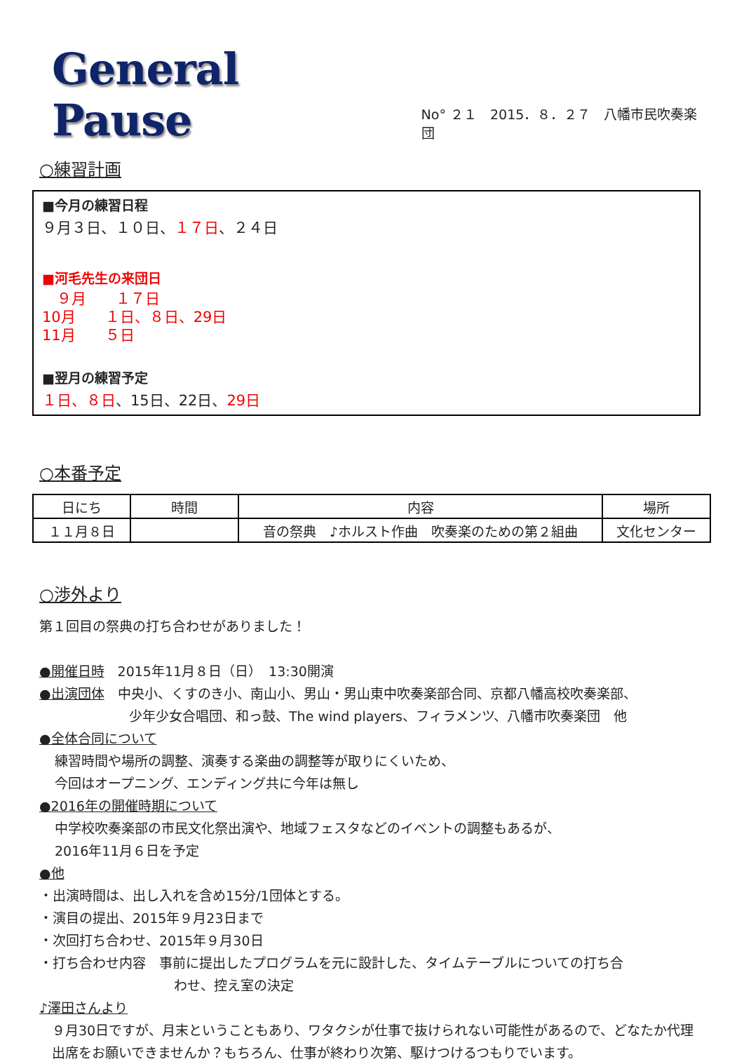General Pause
No° ２１　2015．８．２７　八幡市民吹奏楽団
○練習計画
■今月の練習日程
９月３日、１０日、１７日、２４日
■河毛先生の来団日
　９月　　１７日
10月　　１日、８日、29日
11月　　５日
■翌月の練習予定
１日、８日、15日、22日、29日
○本番予定
| 日にち | 時間 | 内容 | 場所 |
| --- | --- | --- | --- |
| １１月８日 | | 音の祭典 ♪ホルスト作曲 吹奏楽のための第２組曲 | 文化センター |
○渉外より
第１回目の祭典の打ち合わせがありました！
●開催日時　2015年11月８日（日）　13:30開演
●出演団体　中央小、くすのき小、南山小、男山・男山東中吹奏楽部合同、京都八幡高校吹奏楽部、
少年少女合唱団、和っ鼓、The wind players、フィラメンツ、八幡市吹奏楽団　他
●全体合同について
練習時間や場所の調整、演奏する楽曲の調整等が取りにくいため、
今回はオープニング、エンディング共に今年は無し
●2016年の開催時期について
中学校吹奏楽部の市民文化祭出演や、地域フェスタなどのイベントの調整もあるが、
2016年11月６日を予定
●他
・出演時間は、出し入れを含め15分/1団体とする。
・演目の提出、2015年９月23日まで
・次回打ち合わせ、2015年９月30日
・打ち合わせ内容　事前に提出したプログラムを元に設計した、タイムテーブルについての打ち合
わせ、控え室の決定
♪澤田さんより
９月30日ですが、月末ということもあり、ワタクシが仕事で抜けられない可能性があるので、どなたか代理出席をお願いできませんか？もちろん、仕事が終わり次第、駆けつけるつもりでいます。